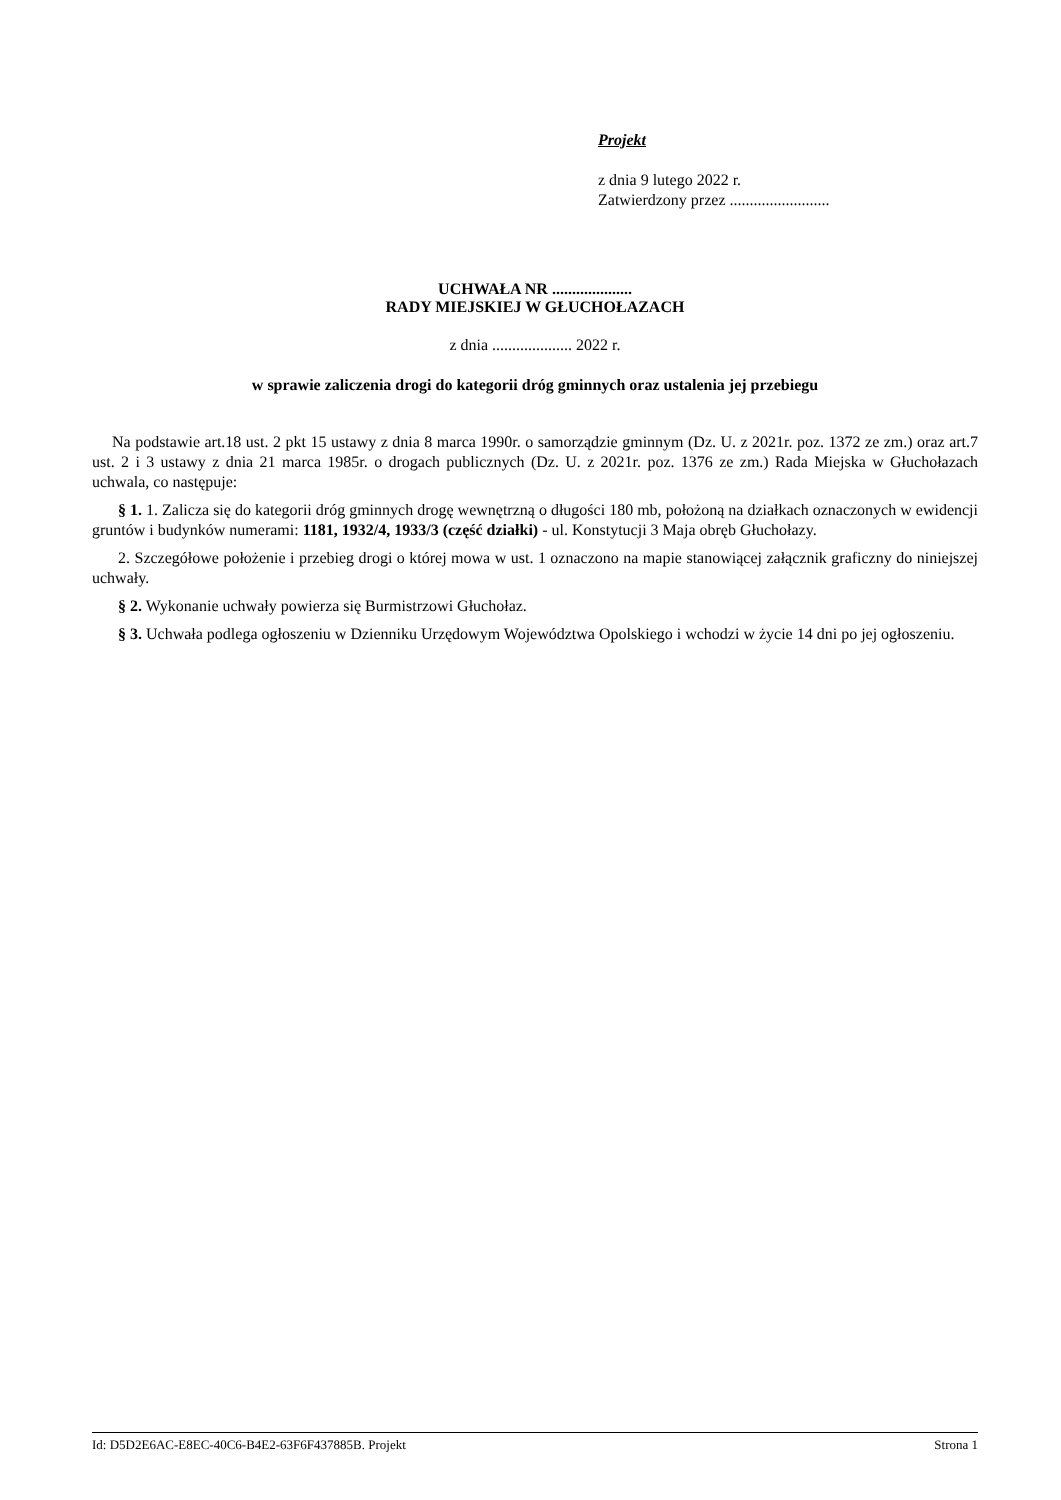Projekt
z dnia 9 lutego 2022 r.
Zatwierdzony przez .........................
UCHWAŁA NR ....................
RADY MIEJSKIEJ W GŁUCHOŁAZACH
z dnia .................... 2022 r.
w sprawie zaliczenia drogi do kategorii dróg gminnych oraz ustalenia jej przebiegu
Na podstawie art.18 ust. 2 pkt 15 ustawy z dnia 8 marca 1990r. o samorządzie gminnym (Dz. U. z 2021r. poz. 1372 ze zm.) oraz art.7 ust. 2 i 3 ustawy z dnia 21 marca 1985r. o drogach publicznych (Dz. U. z 2021r. poz. 1376 ze zm.) Rada Miejska w Głuchołazach uchwala, co następuje:
§ 1. 1. Zalicza się do kategorii dróg gminnych drogę wewnętrzną o długości 180 mb, położoną na działkach oznaczonych w ewidencji gruntów i budynków numerami: 1181, 1932/4, 1933/3 (część działki) - ul. Konstytucji 3 Maja obręb Głuchołazy.
2. Szczegółowe położenie i przebieg drogi o której mowa w ust. 1 oznaczono na mapie stanowiącej załącznik graficzny do niniejszej uchwały.
§ 2. Wykonanie uchwały powierza się Burmistrzowi Głuchołaz.
§ 3. Uchwała podlega ogłoszeniu w Dzienniku Urzędowym Województwa Opolskiego i wchodzi w życie 14 dni po jej ogłoszeniu.
Id: D5D2E6AC-E8EC-40C6-B4E2-63F6F437885B. Projekt Strona 1